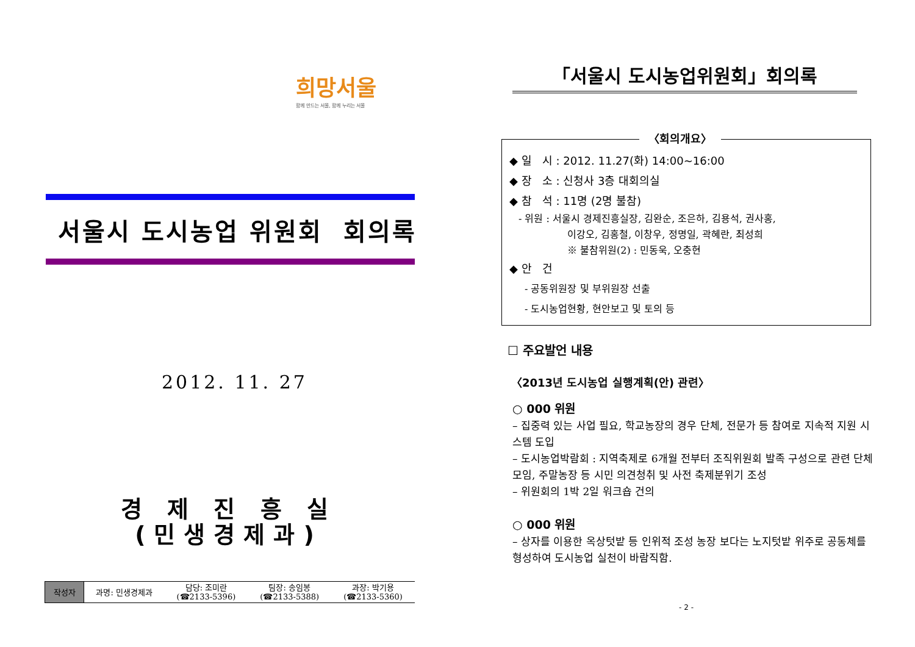희망서울
함께 만드는 서울, 함께 누리는 서울
서울시 도시농업 위원회 회의록
2012. 11. 27
경 제 진 흥 실
(민생경제과)
| 작성자 | 과명: 민생경제과 | 담당: 조미란 (☎2133-5396) | 팀장: 송임봉 (☎2133-5388) | 과장: 박기용 (☎2133-5360) |
「서울시 도시농업위원회」회의록
〈회의개요〉
◆ 일 시 : 2012. 11.27(화) 14:00~16:00
◆ 장 소 : 신청사 3층 대회의실
◆ 참 석 : 11명 (2명 불참)
- 위원 : 서울시 경제진흥실장, 김완순, 조은하, 김용석, 권사홍,
이강오, 김홍철, 이창우, 정명일, 곽혜란, 최성희
※ 불참위원(2) : 민동욱, 오충현
◆ 안 건
- 공동위원장 및 부위원장 선출
- 도시농업현황, 현안보고 및 토의 등
☐ 주요발언 내용
〈2013년 도시농업 실행계획(안) 관련〉
○ 000 위원
– 집중력 있는 사업 필요, 학교농장의 경우 단체, 전문가 등 참여로 지속적 지원 시스템 도입
– 도시농업박람회 : 지역축제로 6개월 전부터 조직위원회 발족 구성으로 관련 단체 모임, 주말농장 등 시민 의견청취 및 사전 축제분위기 조성
– 위원회의 1박 2일 워크숍 건의
○ 000 위원
– 상자를 이용한 옥상텃밭 등 인위적 조성 농장 보다는 노지텃밭 위주로 공동체를 형성하여 도시농업 실천이 바람직함.
- 2 -